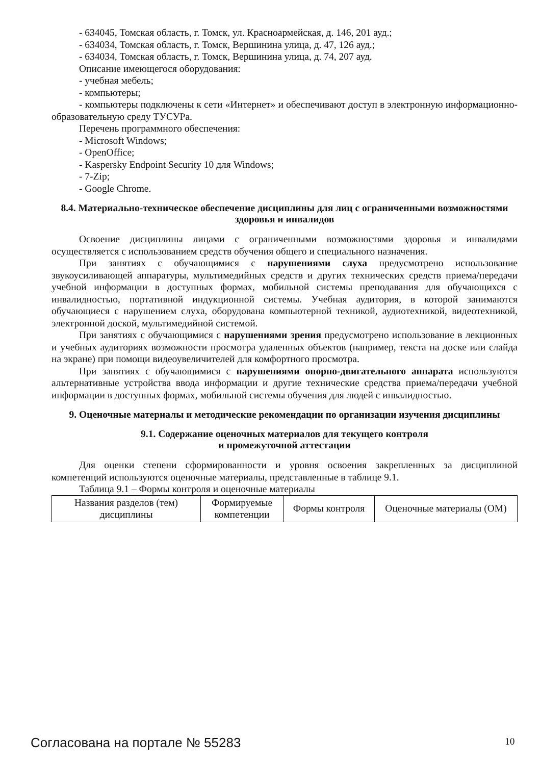- 634045, Томская область, г. Томск, ул. Красноармейская, д. 146, 201 ауд.;
- 634034, Томская область, г. Томск, Вершинина улица, д. 47, 126 ауд.;
- 634034, Томская область, г. Томск, Вершинина улица, д. 74, 207 ауд.
Описание имеющегося оборудования:
- учебная мебель;
- компьютеры;
- компьютеры подключены к сети «Интернет» и обеспечивают доступ в электронную информационно-образовательную среду ТУСУРа.
Перечень программного обеспечения:
- Microsoft Windows;
- OpenOffice;
- Kaspersky Endpoint Security 10 для Windows;
- 7-Zip;
- Google Chrome.
8.4. Материально-техническое обеспечение дисциплины для лиц с ограниченными возможностями здоровья и инвалидов
Освоение дисциплины лицами с ограниченными возможностями здоровья и инвалидами осуществляется с использованием средств обучения общего и специального назначения.
При занятиях с обучающимися с нарушениями слуха предусмотрено использование звукоусиливающей аппаратуры, мультимедийных средств и других технических средств приема/передачи учебной информации в доступных формах, мобильной системы преподавания для обучающихся с инвалидностью, портативной индукционной системы. Учебная аудитория, в которой занимаются обучающиеся с нарушением слуха, оборудована компьютерной техникой, аудиотехникой, видеотехникой, электронной доской, мультимедийной системой.
При занятиях с обучающимися с нарушениями зрения предусмотрено использование в лекционных и учебных аудиториях возможности просмотра удаленных объектов (например, текста на доске или слайда на экране) при помощи видеоувеличителей для комфортного просмотра.
При занятиях с обучающимися с нарушениями опорно-двигательного аппарата используются альтернативные устройства ввода информации и другие технические средства приема/передачи учебной информации в доступных формах, мобильной системы обучения для людей с инвалидностью.
9. Оценочные материалы и методические рекомендации по организации изучения дисциплины
9.1. Содержание оценочных материалов для текущего контроля
и промежуточной аттестации
Для оценки степени сформированности и уровня освоения закрепленных за дисциплиной компетенций используются оценочные материалы, представленные в таблице 9.1.
Таблица 9.1 – Формы контроля и оценочные материалы
| Названия разделов (тем) дисциплины | Формируемые компетенции | Формы контроля | Оценочные материалы (ОМ) |
| --- | --- | --- | --- |
Согласована на портале № 55283 10